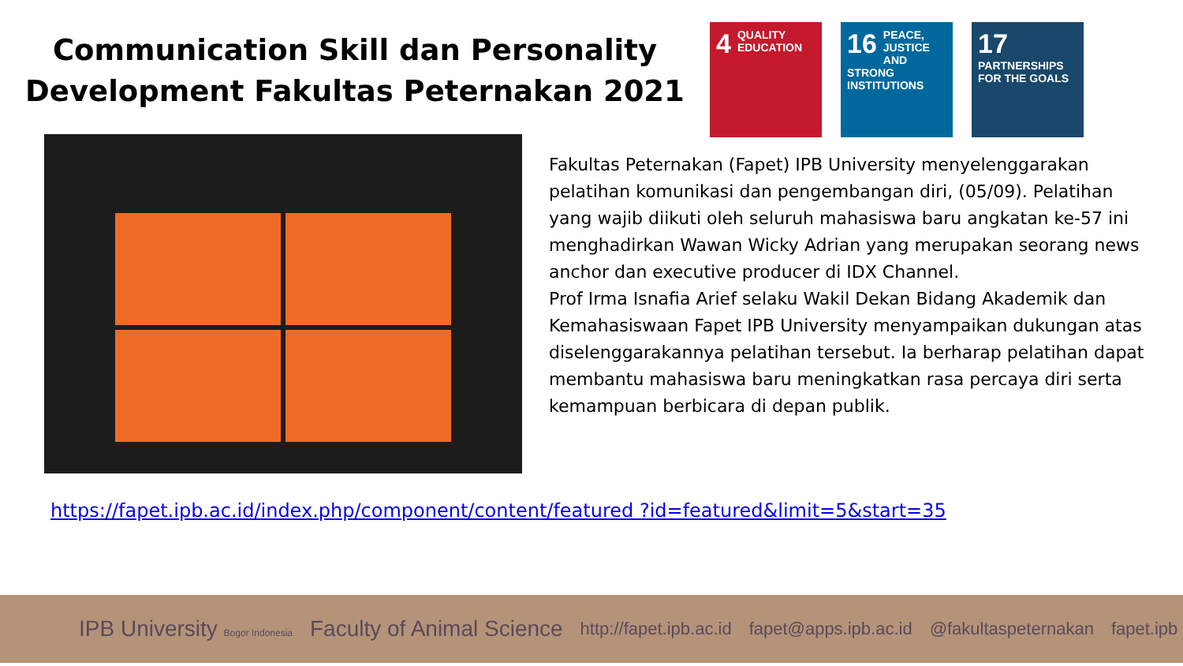Communication Skill dan Personality Development Fakultas Peternakan 2021
4 QUALITY EDUCATION
16 PEACE, JUSTICE AND STRONG INSTITUTIONS
17 PARTNERSHIPS FOR THE GOALS
Fakultas Peternakan (Fapet) IPB University menyelenggarakan pelatihan komunikasi dan pengembangan diri, (05/09). Pelatihan yang wajib diikuti oleh seluruh mahasiswa baru angkatan ke-57 ini menghadirkan Wawan Wicky Adrian yang merupakan seorang news anchor dan executive producer di IDX Channel.
Prof Irma Isnafia Arief selaku Wakil Dekan Bidang Akademik dan Kemahasiswaan Fapet IPB University menyampaikan dukungan atas diselenggarakannya pelatihan tersebut. Ia berharap pelatihan dapat membantu mahasiswa baru meningkatkan rasa percaya diri serta kemampuan berbicara di depan publik.
https://fapet.ipb.ac.id/index.php/component/content/featured ?id=featured&limit=5&start=35
IPB University Bogor Indonesia Faculty of Animal Science http://fapet.ipb.ac.id fapet@apps.ipb.ac.id @fakultaspeternakan fapet.ipb